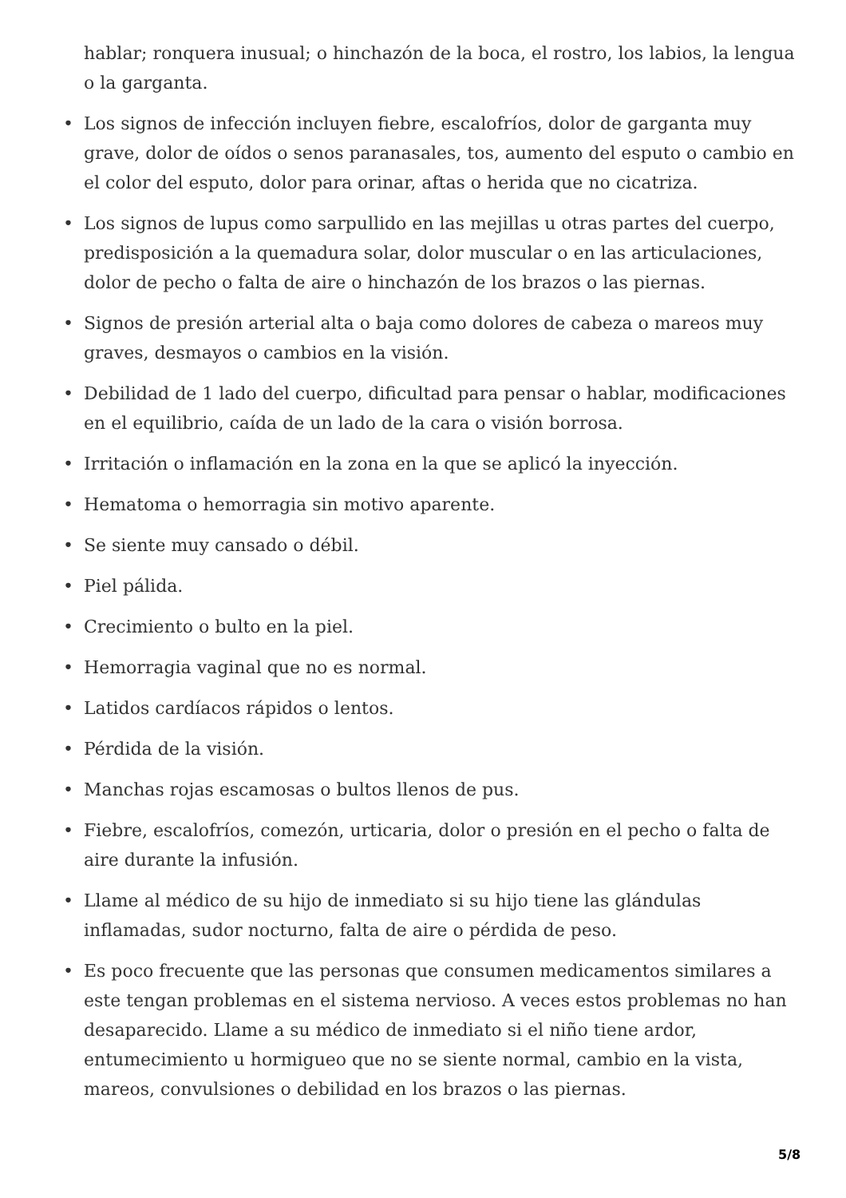hablar; ronquera inusual; o hinchazón de la boca, el rostro, los labios, la lengua o la garganta.
• Los signos de infección incluyen fiebre, escalofríos, dolor de garganta muy grave, dolor de oídos o senos paranasales, tos, aumento del esputo o cambio en el color del esputo, dolor para orinar, aftas o herida que no cicatriza.
• Los signos de lupus como sarpullido en las mejillas u otras partes del cuerpo, predisposición a la quemadura solar, dolor muscular o en las articulaciones, dolor de pecho o falta de aire o hinchazón de los brazos o las piernas.
• Signos de presión arterial alta o baja como dolores de cabeza o mareos muy graves, desmayos o cambios en la visión.
• Debilidad de 1 lado del cuerpo, dificultad para pensar o hablar, modificaciones en el equilibrio, caída de un lado de la cara o visión borrosa.
• Irritación o inflamación en la zona en la que se aplicó la inyección.
• Hematoma o hemorragia sin motivo aparente.
• Se siente muy cansado o débil.
• Piel pálida.
• Crecimiento o bulto en la piel.
• Hemorragia vaginal que no es normal.
• Latidos cardíacos rápidos o lentos.
• Pérdida de la visión.
• Manchas rojas escamosas o bultos llenos de pus.
• Fiebre, escalofríos, comezón, urticaria, dolor o presión en el pecho o falta de aire durante la infusión.
• Llame al médico de su hijo de inmediato si su hijo tiene las glándulas inflamadas, sudor nocturno, falta de aire o pérdida de peso.
• Es poco frecuente que las personas que consumen medicamentos similares a este tengan problemas en el sistema nervioso. A veces estos problemas no han desaparecido. Llame a su médico de inmediato si el niño tiene ardor, entumecimiento u hormigueo que no se siente normal, cambio en la vista, mareos, convulsiones o debilidad en los brazos o las piernas.
5/8